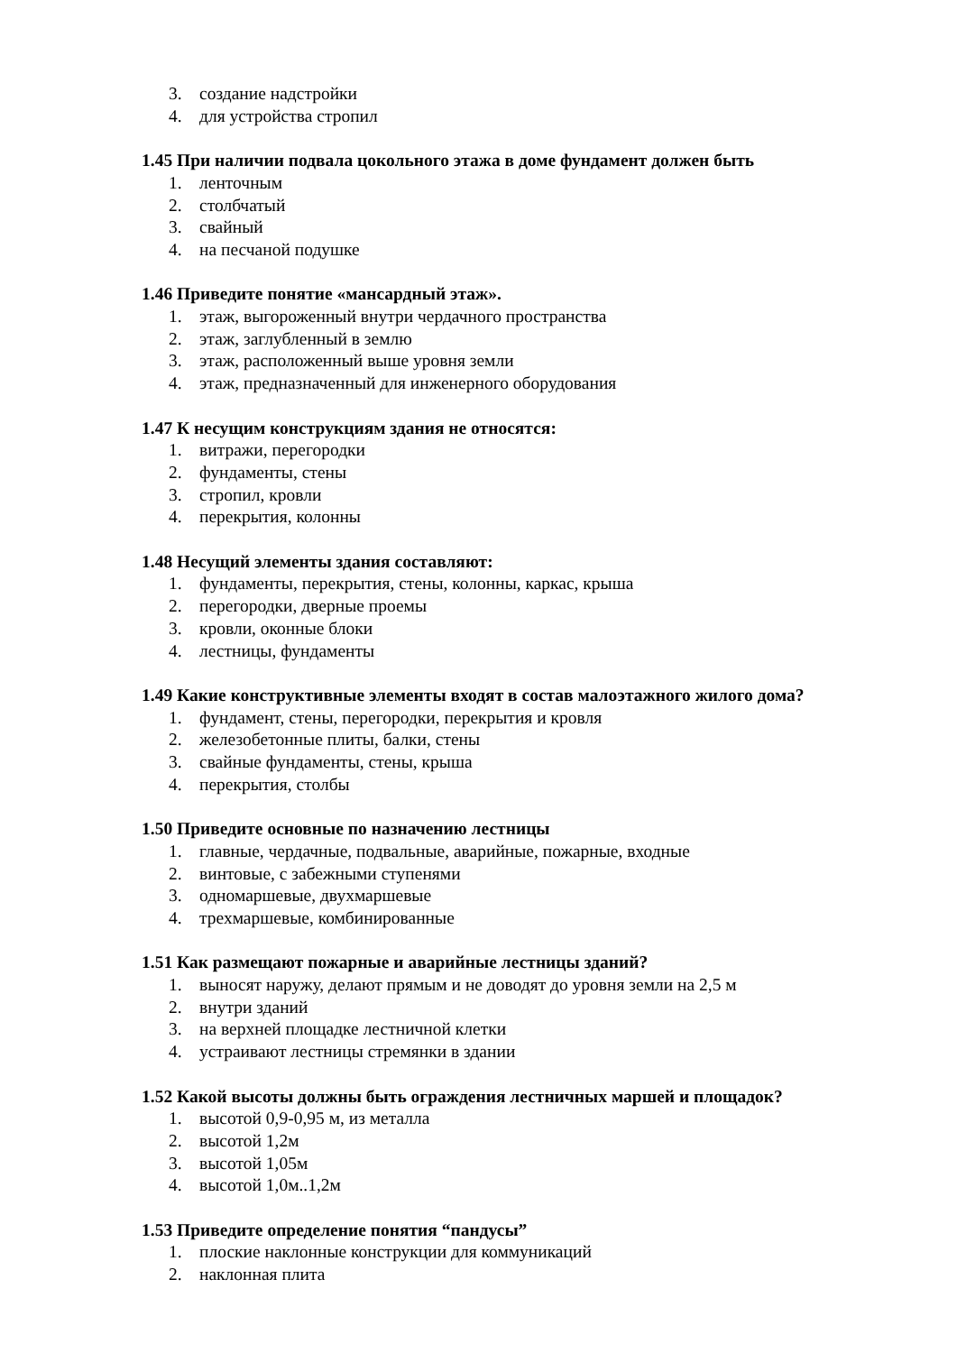3. создание надстройки
4. для устройства стропил
1.45 При наличии подвала цокольного этажа в доме фундамент должен быть
1. ленточным
2. столбчатый
3. свайный
4. на песчаной подушке
1.46 Приведите понятие «мансардный этаж».
1. этаж, выгороженный внутри чердачного пространства
2. этаж, заглубленный в землю
3. этаж, расположенный выше уровня земли
4. этаж, предназначенный для инженерного оборудования
1.47 К несущим конструкциям здания не относятся:
1. витражи, перегородки
2. фундаменты, стены
3. стропил, кровли
4. перекрытия, колонны
1.48 Несущий элементы здания составляют:
1. фундаменты, перекрытия, стены, колонны, каркас, крыша
2. перегородки, дверные проемы
3. кровли, оконные блоки
4. лестницы, фундаменты
1.49 Какие конструктивные элементы входят в состав малоэтажного жилого дома?
1. фундамент, стены, перегородки, перекрытия и кровля
2. железобетонные плиты, балки, стены
3. свайные фундаменты, стены, крыша
4. перекрытия, столбы
1.50 Приведите основные по назначению лестницы
1. главные, чердачные, подвальные, аварийные, пожарные, входные
2. винтовые, с забежными ступенями
3. одномаршевые, двухмаршевые
4. трехмаршевые, комбинированные
1.51 Как размещают пожарные и аварийные лестницы зданий?
1. выносят наружу, делают прямым и не доводят до уровня земли на 2,5 м
2. внутри зданий
3. на верхней площадке лестничной клетки
4. устраивают лестницы стремянки в здании
1.52 Какой высоты должны быть ограждения лестничных маршей и площадок?
1. высотой 0,9-0,95 м, из металла
2. высотой 1,2м
3. высотой 1,05м
4. высотой 1,0м..1,2м
1.53 Приведите определение понятия “пандусы”
1. плоские наклонные конструкции для коммуникаций
2. наклонная плита